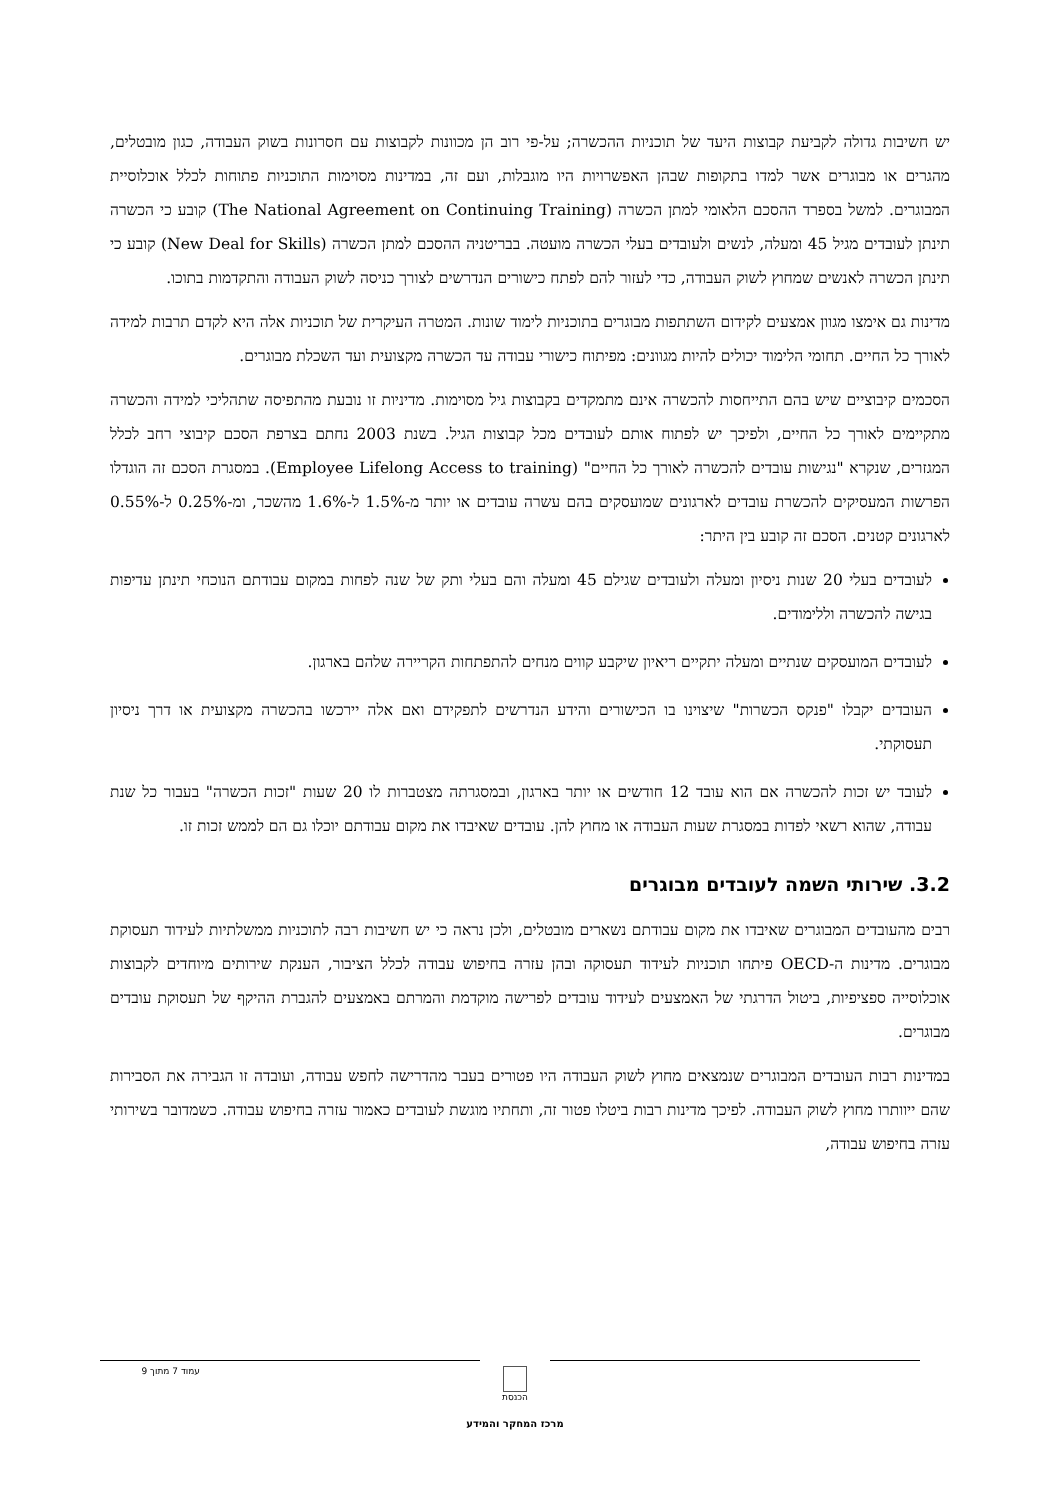יש חשיבות גדולה לקביעת קבוצות היעד של תוכניות ההכשרה; על-פי רוב הן מכוונות לקבוצות עם חסרונות בשוק העבודה, כגון מובטלים, מהגרים או מבוגרים אשר למדו בתקופות שבהן האפשרויות היו מוגבלות, ועם זה, במדינות מסוימות התוכניות פתוחות לכלל אוכלוסיית המבוגרים. למשל בספרד ההסכם הלאומי למתן הכשרה (The National Agreement on Continuing Training) קובע כי הכשרה תינתן לעובדים מגיל 45 ומעלה, לנשים ולעובדים בעלי הכשרה מועטה. בבריטניה ההסכם למתן הכשרה (New Deal for Skills) קובע כי תינתן הכשרה לאנשים שמחוץ לשוק העבודה, כדי לעזור להם לפתח כישורים הנדרשים לצורך כניסה לשוק העבודה והתקדמות בתוכו.
מדינות גם אימצו מגוון אמצעים לקידום השתתפות מבוגרים בתוכניות לימוד שונות. המטרה העיקרית של תוכניות אלה היא לקדם תרבות למידה לאורך כל החיים. תחומי הלימוד יכולים להיות מגוונים: מפיתוח כישורי עבודה עד הכשרה מקצועית ועד השכלת מבוגרים.
הסכמים קיבוציים שיש בהם התייחסות להכשרה אינם מתמקדים בקבוצות גיל מסוימות. מדיניות זו נובעת מהתפיסה שתהליכי למידה והכשרה מתקיימים לאורך כל החיים, ולפיכך יש לפתוח אותם לעובדים מכל קבוצות הגיל. בשנת 2003 נחתם בצרפת הסכם קיבוצי רחב לכלל המגזרים, שנקרא "נגישות עובדים להכשרה לאורך כל החיים" (Employee Lifelong Access to training). במסגרת הסכם זה הוגדלו הפרשות המעסיקים להכשרת עובדים לארגונים שמועסקים בהם עשרה עובדים או יותר מ-1.5% ל-1.6% מהשכר, ומ-0.25% ל-0.55% לארגונים קטנים. הסכם זה קובע בין היתר:
לעובדים בעלי 20 שנות ניסיון ומעלה ולעובדים שגילם 45 ומעלה והם בעלי ותק של שנה לפחות במקום עבודתם הנוכחי תינתן עדיפות בגישה להכשרה וללימודים.
לעובדים המועסקים שנתיים ומעלה יתקיים ריאיון שיקבע קווים מנחים להתפתחות הקריירה שלהם בארגון.
העובדים יקבלו "פנקס הכשרות" שיצוינו בו הכישורים והידע הנדרשים לתפקידם ואם אלה יירכשו בהכשרה מקצועית או דרך ניסיון תעסוקתי.
לעובד יש זכות להכשרה אם הוא עובד 12 חודשים או יותר בארגון, ובמסגרתה מצטברות לו 20 שעות "זכות הכשרה" בעבור כל שנת עבודה, שהוא רשאי לפדות במסגרת שעות העבודה או מחוץ להן. עובדים שאיבדו את מקום עבודתם יוכלו גם הם לממש זכות זו.
3.2. שירותי השמה לעובדים מבוגרים
רבים מהעובדים המבוגרים שאיבדו את מקום עבודתם נשארים מובטלים, ולכן נראה כי יש חשיבות רבה לתוכניות ממשלתיות לעידוד תעסוקת מבוגרים. מדינות ה-OECD פיתחו תוכניות לעידוד תעסוקה ובהן עזרה בחיפוש עבודה לכלל הציבור, הענקת שירותים מיוחדים לקבוצות אוכלוסייה ספציפיות, ביטול הדרגתי של האמצעים לעידוד עובדים לפרישה מוקדמת והמרתם באמצעים להגברת ההיקף של תעסוקת עובדים מבוגרים.
במדינות רבות העובדים המבוגרים שנמצאים מחוץ לשוק העבודה היו פטורים בעבר מהדרישה לחפש עבודה, ועובדה זו הגבירה את הסבירות שהם ייוותרו מחוץ לשוק העבודה. לפיכך מדינות רבות ביטלו פטור זה, ותחתיו מוגשת לעובדים כאמור עזרה בחיפוש עבודה. כשמדובר בשירותי עזרה בחיפוש עבודה,
עמוד 7 מתוך 9 הכנסת
מרכז המחקר והמידע